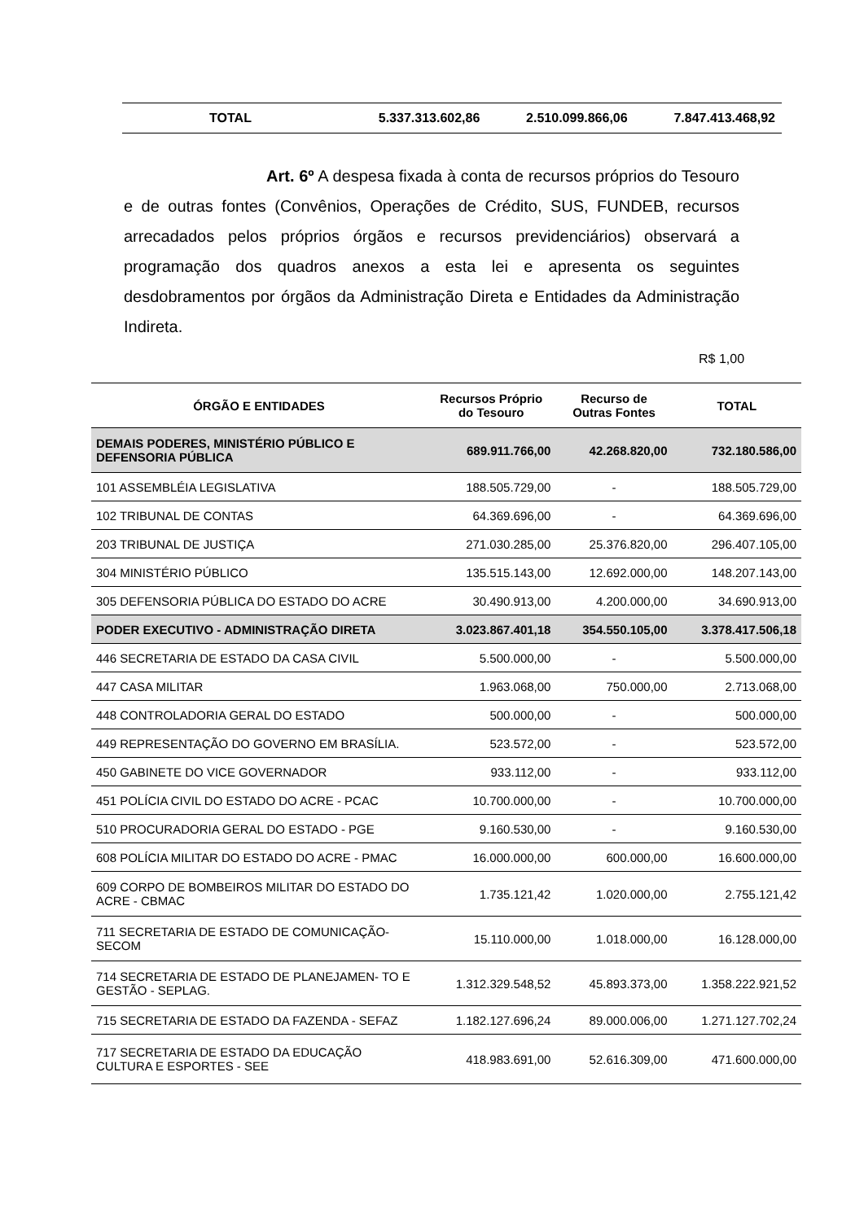| TOTAL | 5.337.313.602,86 | 2.510.099.866,06 | 7.847.413.468,92 |
Art. 6º A despesa fixada à conta de recursos próprios do Tesouro e de outras fontes (Convênios, Operações de Crédito, SUS, FUNDEB, recursos arrecadados pelos próprios órgãos e recursos previdenciários) observará a programação dos quadros anexos a esta lei e apresenta os seguintes desdobramentos por órgãos da Administração Direta e Entidades da Administração Indireta.
R$ 1,00
| ÓRGÃO E ENTIDADES | Recursos Próprio do Tesouro | Recurso de Outras Fontes | TOTAL |
| --- | --- | --- | --- |
| DEMAIS PODERES, MINISTÉRIO PÚBLICO E DEFENSORIA PÚBLICA | 689.911.766,00 | 42.268.820,00 | 732.180.586,00 |
| 101 ASSEMBLÉIA LEGISLATIVA | 188.505.729,00 | - | 188.505.729,00 |
| 102 TRIBUNAL DE CONTAS | 64.369.696,00 | - | 64.369.696,00 |
| 203 TRIBUNAL DE JUSTIÇA | 271.030.285,00 | 25.376.820,00 | 296.407.105,00 |
| 304 MINISTÉRIO PÚBLICO | 135.515.143,00 | 12.692.000,00 | 148.207.143,00 |
| 305 DEFENSORIA PÚBLICA DO ESTADO DO ACRE | 30.490.913,00 | 4.200.000,00 | 34.690.913,00 |
| PODER EXECUTIVO - ADMINISTRAÇÃO DIRETA | 3.023.867.401,18 | 354.550.105,00 | 3.378.417.506,18 |
| 446 SECRETARIA DE ESTADO DA CASA CIVIL | 5.500.000,00 | - | 5.500.000,00 |
| 447 CASA MILITAR | 1.963.068,00 | 750.000,00 | 2.713.068,00 |
| 448 CONTROLADORIA GERAL DO ESTADO | 500.000,00 | - | 500.000,00 |
| 449 REPRESENTAÇÃO DO GOVERNO EM BRASÍLIA. | 523.572,00 | - | 523.572,00 |
| 450 GABINETE DO VICE GOVERNADOR | 933.112,00 | - | 933.112,00 |
| 451 POLÍCIA CIVIL DO ESTADO DO ACRE - PCAC | 10.700.000,00 | - | 10.700.000,00 |
| 510 PROCURADORIA GERAL DO ESTADO - PGE | 9.160.530,00 | - | 9.160.530,00 |
| 608 POLÍCIA MILITAR DO ESTADO DO ACRE - PMAC | 16.000.000,00 | 600.000,00 | 16.600.000,00 |
| 609 CORPO DE BOMBEIROS MILITAR DO ESTADO DO ACRE - CBMAC | 1.735.121,42 | 1.020.000,00 | 2.755.121,42 |
| 711 SECRETARIA DE ESTADO DE COMUNICAÇÃO-SECOM | 15.110.000,00 | 1.018.000,00 | 16.128.000,00 |
| 714 SECRETARIA DE ESTADO DE PLANEJAMEN- TO E GESTÃO - SEPLAG. | 1.312.329.548,52 | 45.893.373,00 | 1.358.222.921,52 |
| 715 SECRETARIA DE ESTADO DA FAZENDA - SEFAZ | 1.182.127.696,24 | 89.000.006,00 | 1.271.127.702,24 |
| 717 SECRETARIA DE ESTADO DA EDUCAÇÃO CULTURA E ESPORTES - SEE | 418.983.691,00 | 52.616.309,00 | 471.600.000,00 |